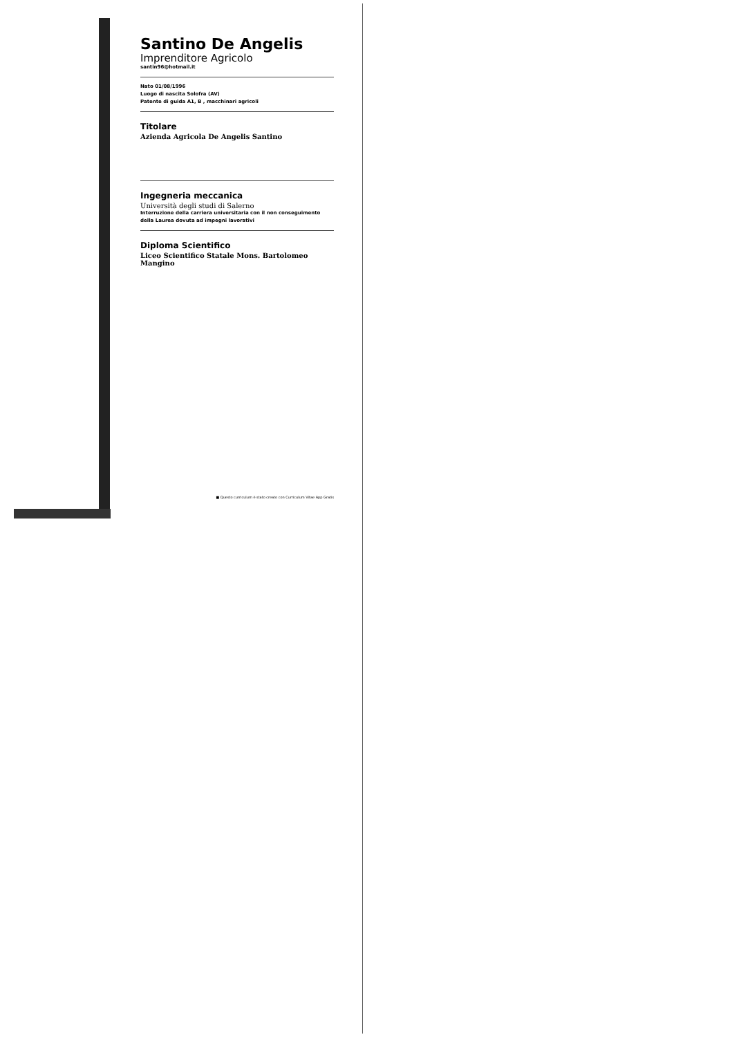Santino De Angelis
Imprenditore Agricolo
santin96@hotmail.it
Nato 01/08/1996
Luogo di nascita Solofra (AV)
Patente di guida A1, B , macchinari agricoli
Titolare
Azienda Agricola De Angelis Santino
Ingegneria meccanica
Università degli studi di Salerno
Interruzione della carriera universitaria con il non conseguimento della Laurea dovuta ad impegni lavorativi
Diploma Scientifico
Liceo Scientifico Statale Mons. Bartolomeo Mangino
■ Questo curriculum è stato creato con Curriculum Vitae App Gratis